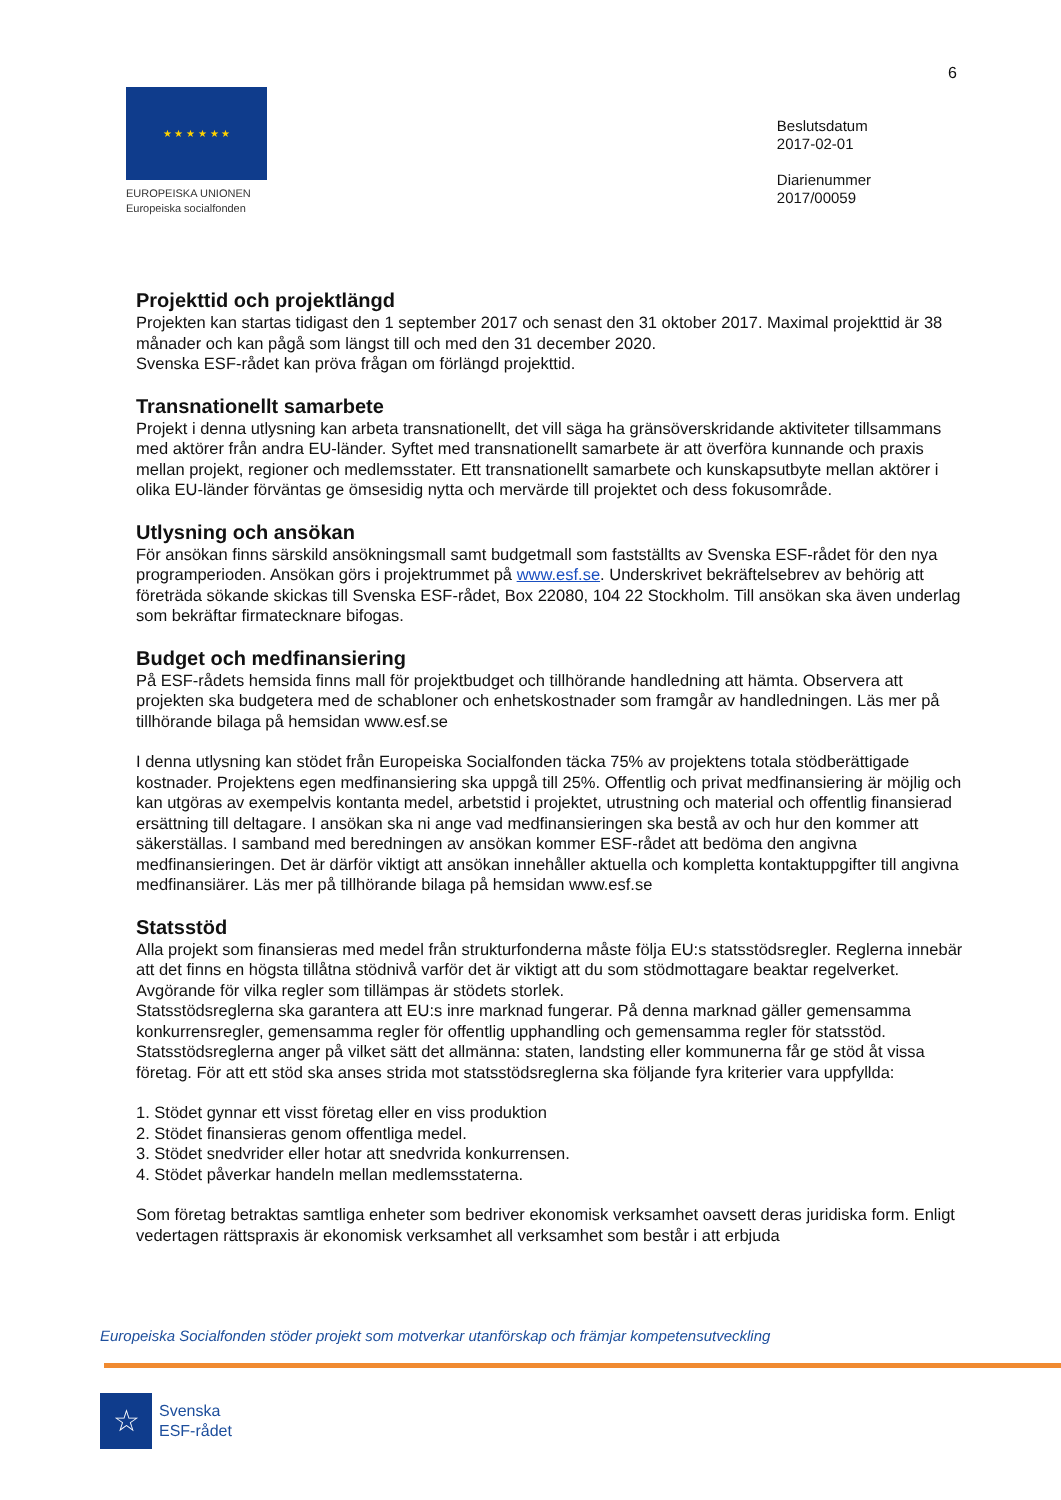6
★ ★ ★ ★ ★ ★
EUROPEISKA UNIONEN
Europeiska socialfonden
Beslutsdatum
2017-02-01
Diarienummer
2017/00059
Projekttid och projektlängd
Projekten kan startas tidigast den 1 september 2017 och senast den 31 oktober 2017. Maximal projekttid är 38 månader och kan pågå som längst till och med den 31 december 2020.
Svenska ESF-rådet kan pröva frågan om förlängd projekttid.
Transnationellt samarbete
Projekt i denna utlysning kan arbeta transnationellt, det vill säga ha gränsöverskridande aktiviteter tillsammans med aktörer från andra EU-länder. Syftet med transnationellt samarbete är att överföra kunnande och praxis mellan projekt, regioner och medlemsstater. Ett transnationellt samarbete och kunskapsutbyte mellan aktörer i olika EU-länder förväntas ge ömsesidig nytta och mervärde till projektet och dess fokusområde.
Utlysning och ansökan
För ansökan finns särskild ansökningsmall samt budgetmall som fastställts av Svenska ESF-rådet för den nya programperioden. Ansökan görs i projektrummet på www.esf.se. Underskrivet bekräftelsebrev av behörig att företräda sökande skickas till Svenska ESF-rådet, Box 22080, 104 22 Stockholm. Till ansökan ska även underlag som bekräftar firmatecknare bifogas.
Budget och medfinansiering
På ESF-rådets hemsida finns mall för projektbudget och tillhörande handledning att hämta. Observera att projekten ska budgetera med de schabloner och enhetskostnader som framgår av handledningen. Läs mer på tillhörande bilaga på hemsidan www.esf.se
I denna utlysning kan stödet från Europeiska Socialfonden täcka 75% av projektens totala stödberättigade kostnader. Projektens egen medfinansiering ska uppgå till 25%. Offentlig och privat medfinansiering är möjlig och kan utgöras av exempelvis kontanta medel, arbetstid i projektet, utrustning och material och offentlig finansierad ersättning till deltagare. I ansökan ska ni ange vad medfinansieringen ska bestå av och hur den kommer att säkerställas. I samband med beredningen av ansökan kommer ESF-rådet att bedöma den angivna medfinansieringen. Det är därför viktigt att ansökan innehåller aktuella och kompletta kontaktuppgifter till angivna medfinansiärer. Läs mer på tillhörande bilaga på hemsidan www.esf.se
Statsstöd
Alla projekt som finansieras med medel från strukturfonderna måste följa EU:s statsstödsregler. Reglerna innebär att det finns en högsta tillåtna stödnivå varför det är viktigt att du som stödmottagare beaktar regelverket. Avgörande för vilka regler som tillämpas är stödets storlek.
Statsstödsreglerna ska garantera att EU:s inre marknad fungerar. På denna marknad gäller gemensamma konkurrensregler, gemensamma regler för offentlig upphandling och gemensamma regler för statsstöd. Statsstödsreglerna anger på vilket sätt det allmänna: staten, landsting eller kommunerna får ge stöd åt vissa företag. För att ett stöd ska anses strida mot statsstödsreglerna ska följande fyra kriterier vara uppfyllda:
1. Stödet gynnar ett visst företag eller en viss produktion
2. Stödet finansieras genom offentliga medel.
3. Stödet snedvrider eller hotar att snedvrida konkurrensen.
4. Stödet påverkar handeln mellan medlemsstaterna.
Som företag betraktas samtliga enheter som bedriver ekonomisk verksamhet oavsett deras juridiska form. Enligt vedertagen rättspraxis är ekonomisk verksamhet all verksamhet som består i att erbjuda
Europeiska Socialfonden stöder projekt som motverkar utanförskap och främjar kompetensutveckling
☆
Svenska
ESF-rådet